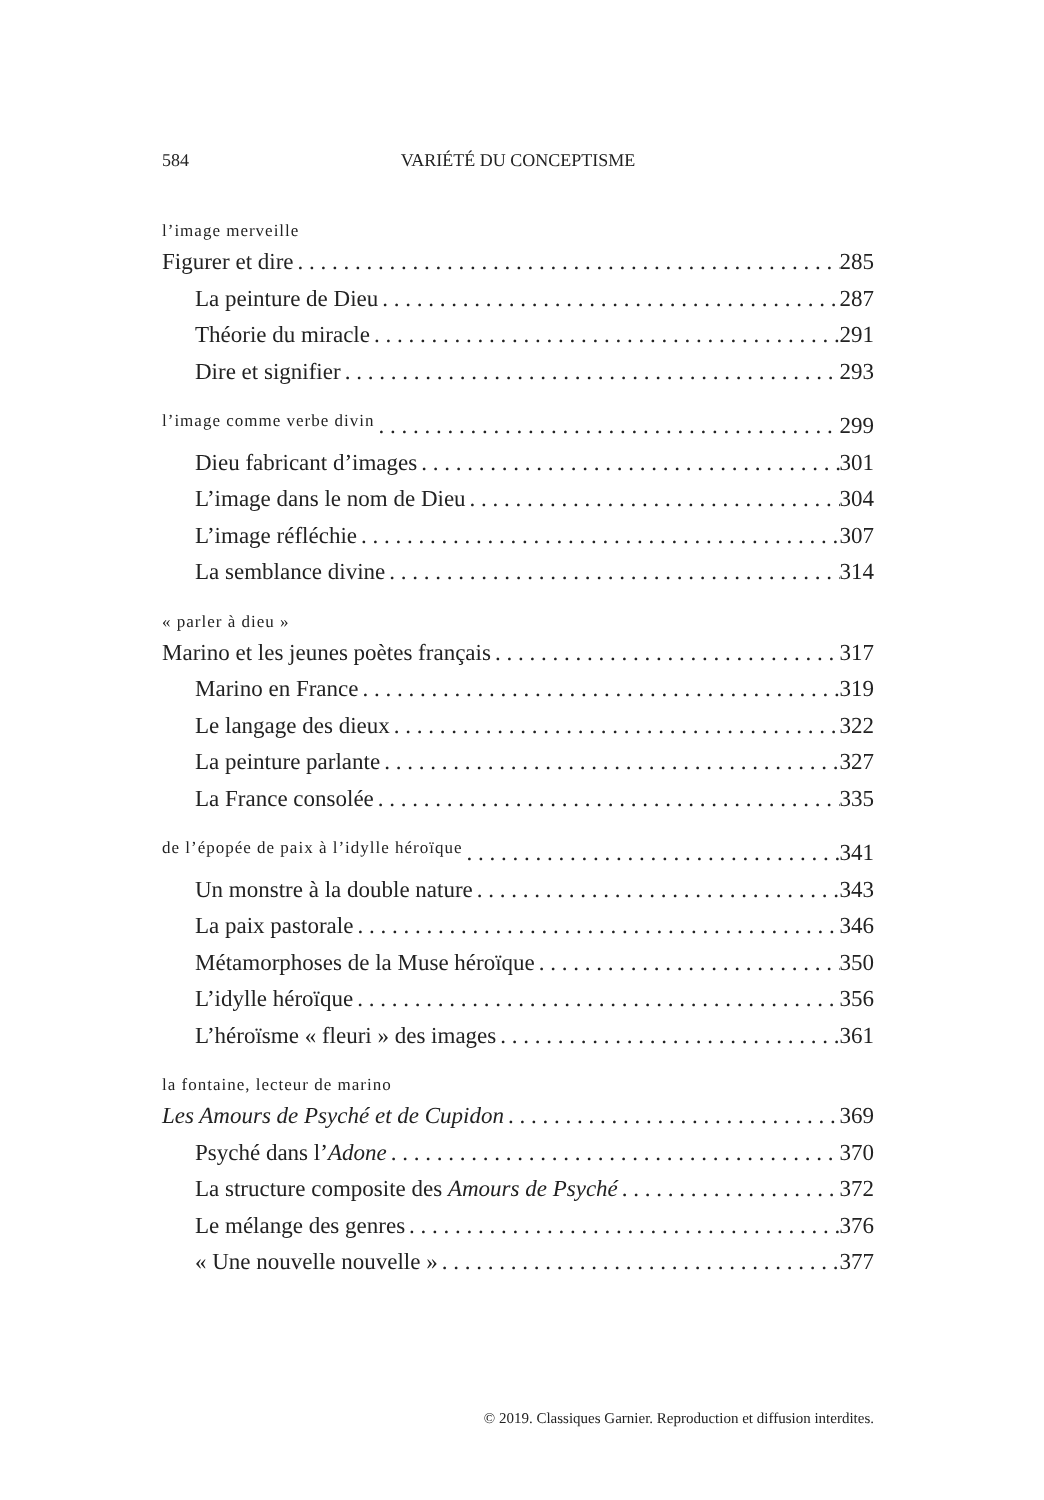584 VARIÉTÉ DU CONCEPTISME
l’image merveille
Figurer et dire 285
La peinture de Dieu 287
Théorie du miracle 291
Dire et signifier 293
l’image comme verbe divin 299
Dieu fabricant d’images 301
L’image dans le nom de Dieu 304
L’image réfléchie 307
La semblance divine 314
« parler à dieu »
Marino et les jeunes poètes français 317
Marino en France 319
Le langage des dieux 322
La peinture parlante 327
La France consolée 335
de l’épopée de paix à l’idylle héroïque 341
Un monstre à la double nature 343
La paix pastorale 346
Métamorphoses de la Muse héroïque 350
L’idylle héroïque 356
L’héroïsme « fleuri » des images 361
la fontaine, lecteur de marino
Les Amours de Psyché et de Cupidon 369
Psyché dans l’Adone 370
La structure composite des Amours de Psyché 372
Le mélange des genres 376
« Une nouvelle nouvelle » 377
© 2019. Classiques Garnier. Reproduction et diffusion interdites.